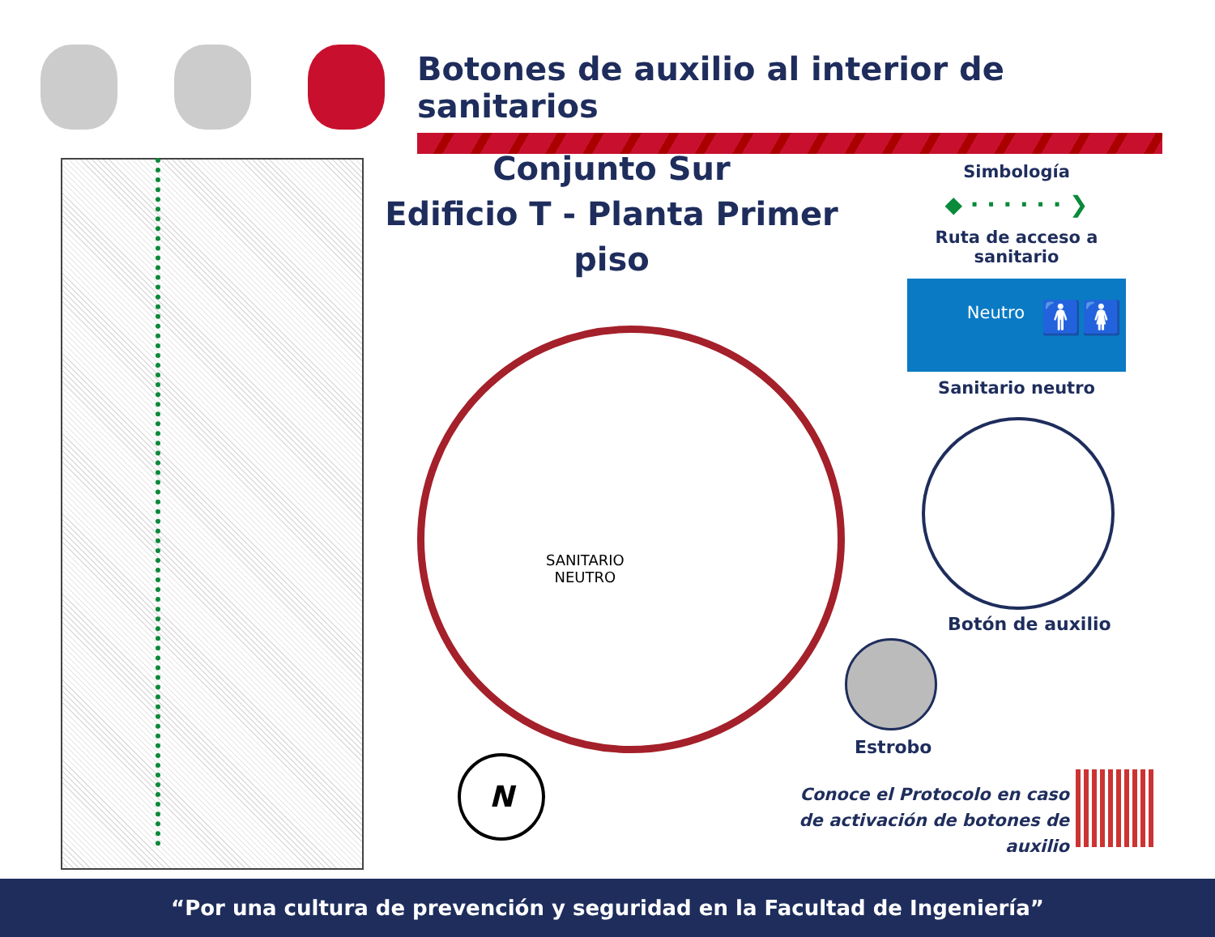Botones de auxilio al interior de sanitarios
Conjunto Sur
Edificio T - Planta Primer piso
SANITARIO
NEUTRO
Simbología
◆ · · · · · · ❯
Ruta de acceso a sanitario
Neutro
🚹🚺
Sanitario neutro
Botón de auxilio
Estrobo
Conoce el Protocolo en caso
de activación de botones de auxilio
N
“Por una cultura de prevención y seguridad en la Facultad de Ingeniería”